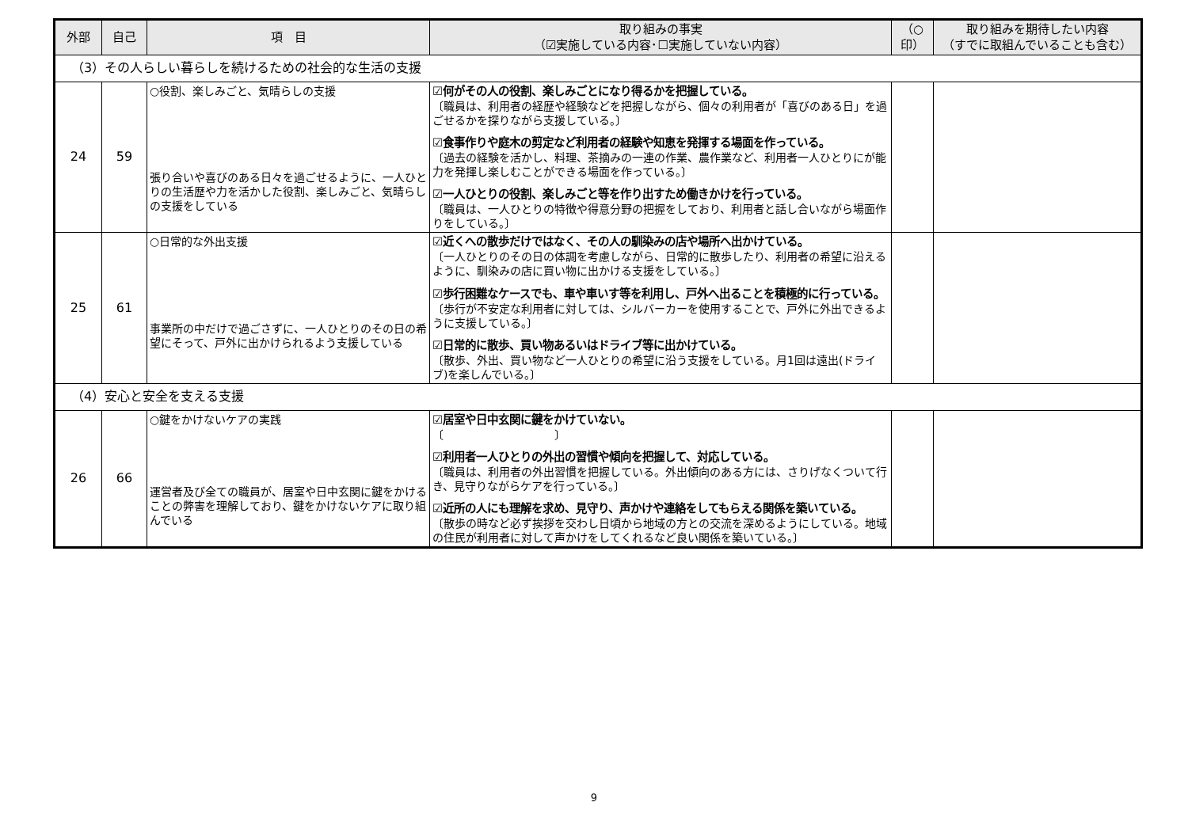| 外部 | 自己 | 項 目 | 取り組みの事実 （☑実施している内容･☐実施していない内容） | （○ 印） | 取り組みを期待したい内容 （すでに取組んでいることも含む） |
| --- | --- | --- | --- | --- | --- |
| （3）その人らしい暮らしを続けるための社会的な生活の支援 | | | | | |
| 24 | 59 | ○役割、楽しみごと、気晴らしの支援 張り合いや喜びのある日々を過ごせるように、一人ひとりの生活歴や力を活かした役割、楽しみごと、気晴らしの支援をしている | ☑何がその人の役割、楽しみごとになり得るかを把握している。 〔職員は、利用者の経歴や経験などを把握しながら、個々の利用者が「喜びのある日」を過ごせるかを探りながら支援している。〕 ☑食事作りや庭木の剪定など利用者の経験や知恵を発揮する場面を作っている。 〔過去の経験を活かし、料理、茶摘みの一連の作業、農作業など、利用者一人ひとりにが能力を発揮し楽しむことができる場面を作っている。〕 ☑一人ひとりの役割、楽しみごと等を作り出すため働きかけを行っている。 〔職員は、一人ひとりの特徴や得意分野の把握をしており、利用者と話し合いながら場面作りをしている。〕 | | |
| 25 | 61 | ○日常的な外出支援 事業所の中だけで過ごさずに、一人ひとりのその日の希望にそって、戸外に出かけられるよう支援している | ☑近くへの散歩だけではなく、その人の馴染みの店や場所へ出かけている。 〔一人ひとりのその日の体調を考慮しながら、日常的に散歩したり、利用者の希望に沿えるように、馴染みの店に買い物に出かける支援をしている。〕 ☑歩行困難なケースでも、車や車いす等を利用し、戸外へ出ることを積極的に行っている。 〔歩行が不安定な利用者に対しては、シルバーカーを使用することで、戸外に外出できるように支援している。〕 ☑日常的に散歩、買い物あるいはドライブ等に出かけている。 〔散歩、外出、買い物など一人ひとりの希望に沿う支援をしている。月1回は遠出(ドライブ)を楽しんでいる。〕 | | |
| （4）安心と安全を支える支援 | | | | | |
| 26 | 66 | ○鍵をかけないケアの実践 運営者及び全ての職員が、居室や日中玄関に鍵をかけることの弊害を理解しており、鍵をかけないケアに取り組んでいる | ☑居室や日中玄関に鍵をかけていない。 〔 〕 ☑利用者一人ひとりの外出の習慣や傾向を把握して、対応している。 〔職員は、利用者の外出習慣を把握している。外出傾向のある方には、さりげなくついて行き、見守りながらケアを行っている。〕 ☑近所の人にも理解を求め、見守り、声かけや連絡をしてもらえる関係を築いている。 〔散歩の時など必ず挨拶を交わし日頃から地域の方との交流を深めるようにしている。地域の住民が利用者に対して声かけをしてくれるなど良い関係を築いている。〕 | | |
9